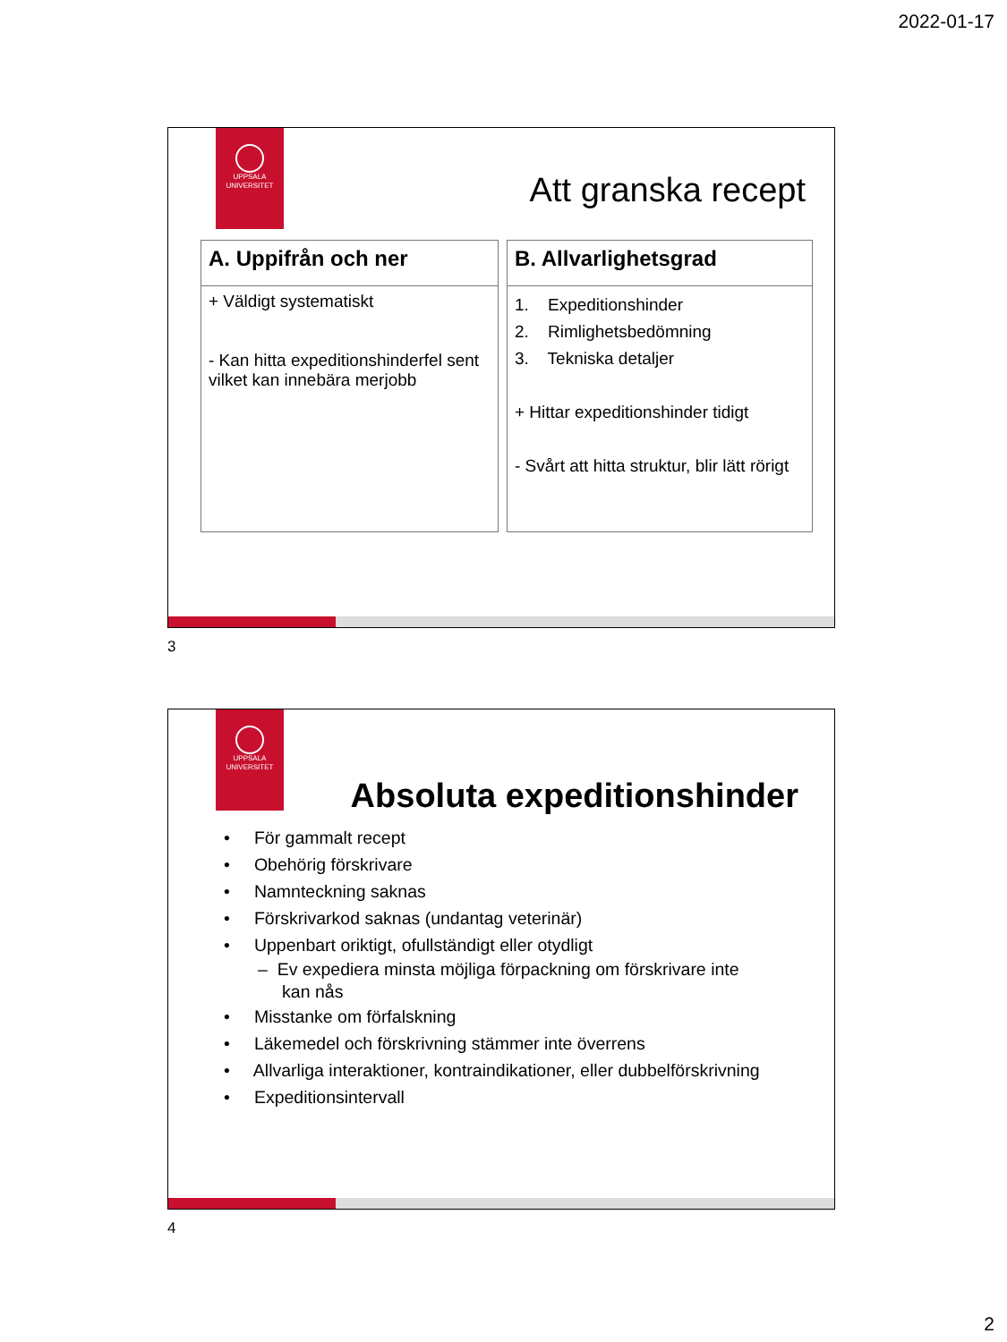2022-01-17
UPPSALA
UNIVERSITET
Att granska recept
| A. Uppifrån och ner |
| --- |
| + Väldigt systematiskt - Kan hitta expeditionshinderfel sent vilket kan innebära merjobb |
| B. Allvarlighetsgrad |
| --- |
| 1. Expeditionshinder 2. Rimlighetsbedömning 3. Tekniska detaljer + Hittar expeditionshinder tidigt - Svårt att hitta struktur, blir lätt rörigt |
3
UPPSALA
UNIVERSITET
Absoluta expeditionshinder
• För gammalt recept
• Obehörig förskrivare
• Namnteckning saknas
• Förskrivarkod saknas (undantag veterinär)
• Uppenbart oriktigt, ofullständigt eller otydligt
– Ev expediera minsta möjliga förpackning om förskrivare inte
kan nås
• Misstanke om förfalskning
• Läkemedel och förskrivning stämmer inte överrens
• Allvarliga interaktioner, kontraindikationer, eller dubbelförskrivning
• Expeditionsintervall
4
2